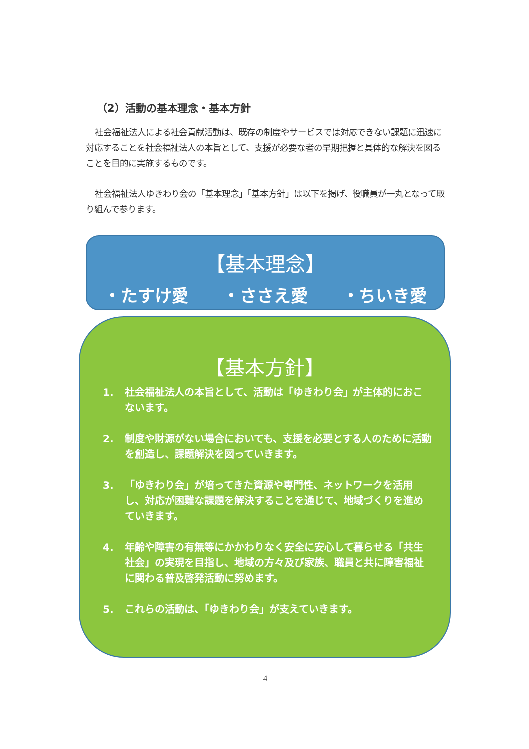（2）活動の基本理念・基本方針
社会福祉法人による社会貢献活動は、既存の制度やサービスでは対応できない課題に迅速に対応することを社会福祉法人の本旨として、支援が必要な者の早期把握と具体的な解決を図ることを目的に実施するものです。
社会福祉法人ゆきわり会の「基本理念」「基本方針」は以下を掲げ、役職員が一丸となって取り組んで参ります。
【基本理念】
・たすけ愛 ・ささえ愛 ・ちいき愛
【基本方針】
1. 社会福祉法人の本旨として、活動は「ゆきわり会」が主体的におこないます。
2. 制度や財源がない場合においても、支援を必要とする人のために活動を創造し、課題解決を図っていきます。
3. 「ゆきわり会」が培ってきた資源や専門性、ネットワークを活用し、対応が困難な課題を解決することを通じて、地域づくりを進めていきます。
4. 年齢や障害の有無等にかかわりなく安全に安心して暮らせる「共生社会」の実現を目指し、地域の方々及び家族、職員と共に障害福祉に関わる普及啓発活動に努めます。
5. これらの活動は、「ゆきわり会」が支えていきます。
4